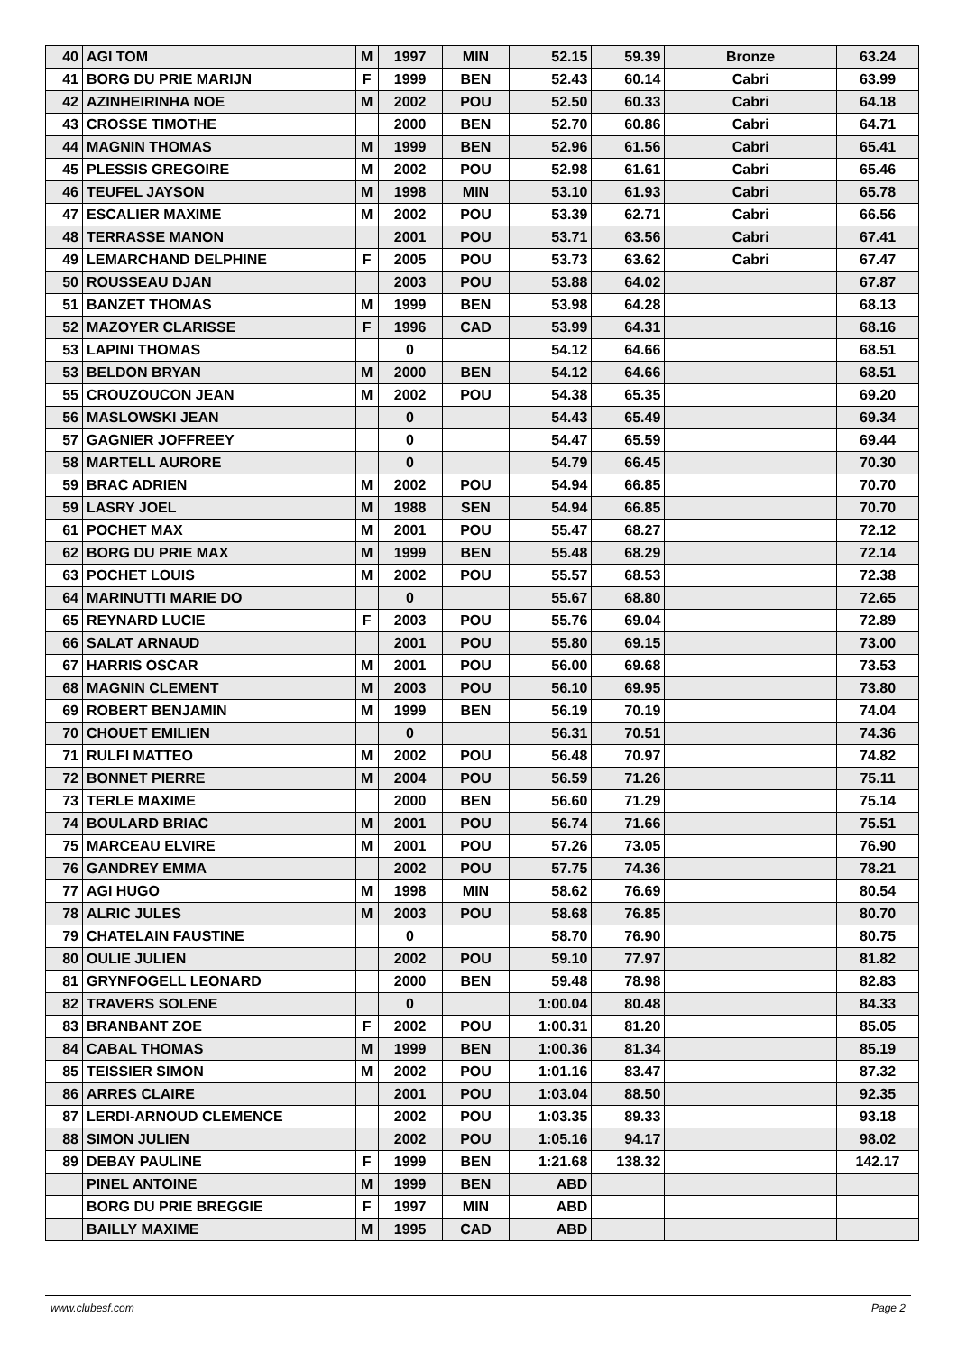| 40 | AGI TOM | M | 1997 | MIN | 52.15 | 59.39 | Bronze | 63.24 |
| 41 | BORG DU PRIE MARIJN | F | 1999 | BEN | 52.43 | 60.14 | Cabri | 63.99 |
| 42 | AZINHEIRINHA NOE | M | 2002 | POU | 52.50 | 60.33 | Cabri | 64.18 |
| 43 | CROSSE TIMOTHE | | 2000 | BEN | 52.70 | 60.86 | Cabri | 64.71 |
| 44 | MAGNIN THOMAS | M | 1999 | BEN | 52.96 | 61.56 | Cabri | 65.41 |
| 45 | PLESSIS GREGOIRE | M | 2002 | POU | 52.98 | 61.61 | Cabri | 65.46 |
| 46 | TEUFEL JAYSON | M | 1998 | MIN | 53.10 | 61.93 | Cabri | 65.78 |
| 47 | ESCALIER MAXIME | M | 2002 | POU | 53.39 | 62.71 | Cabri | 66.56 |
| 48 | TERRASSE MANON | | 2001 | POU | 53.71 | 63.56 | Cabri | 67.41 |
| 49 | LEMARCHAND DELPHINE | F | 2005 | POU | 53.73 | 63.62 | Cabri | 67.47 |
| 50 | ROUSSEAU DJAN | | 2003 | POU | 53.88 | 64.02 | | 67.87 |
| 51 | BANZET THOMAS | M | 1999 | BEN | 53.98 | 64.28 | | 68.13 |
| 52 | MAZOYER CLARISSE | F | 1996 | CAD | 53.99 | 64.31 | | 68.16 |
| 53 | LAPINI THOMAS | | 0 | | 54.12 | 64.66 | | 68.51 |
| 53 | BELDON BRYAN | M | 2000 | BEN | 54.12 | 64.66 | | 68.51 |
| 55 | CROUZOUCON JEAN | M | 2002 | POU | 54.38 | 65.35 | | 69.20 |
| 56 | MASLOWSKI JEAN | | 0 | | 54.43 | 65.49 | | 69.34 |
| 57 | GAGNIER JOFFREEY | | 0 | | 54.47 | 65.59 | | 69.44 |
| 58 | MARTELL AURORE | | 0 | | 54.79 | 66.45 | | 70.30 |
| 59 | BRAC ADRIEN | M | 2002 | POU | 54.94 | 66.85 | | 70.70 |
| 59 | LASRY JOEL | M | 1988 | SEN | 54.94 | 66.85 | | 70.70 |
| 61 | POCHET MAX | M | 2001 | POU | 55.47 | 68.27 | | 72.12 |
| 62 | BORG DU PRIE MAX | M | 1999 | BEN | 55.48 | 68.29 | | 72.14 |
| 63 | POCHET LOUIS | M | 2002 | POU | 55.57 | 68.53 | | 72.38 |
| 64 | MARINUTTI MARIE DO | | 0 | | 55.67 | 68.80 | | 72.65 |
| 65 | REYNARD LUCIE | F | 2003 | POU | 55.76 | 69.04 | | 72.89 |
| 66 | SALAT ARNAUD | | 2001 | POU | 55.80 | 69.15 | | 73.00 |
| 67 | HARRIS OSCAR | M | 2001 | POU | 56.00 | 69.68 | | 73.53 |
| 68 | MAGNIN CLEMENT | M | 2003 | POU | 56.10 | 69.95 | | 73.80 |
| 69 | ROBERT BENJAMIN | M | 1999 | BEN | 56.19 | 70.19 | | 74.04 |
| 70 | CHOUET EMILIEN | | 0 | | 56.31 | 70.51 | | 74.36 |
| 71 | RULFI MATTEO | M | 2002 | POU | 56.48 | 70.97 | | 74.82 |
| 72 | BONNET PIERRE | M | 2004 | POU | 56.59 | 71.26 | | 75.11 |
| 73 | TERLE MAXIME | | 2000 | BEN | 56.60 | 71.29 | | 75.14 |
| 74 | BOULARD BRIAC | M | 2001 | POU | 56.74 | 71.66 | | 75.51 |
| 75 | MARCEAU ELVIRE | M | 2001 | POU | 57.26 | 73.05 | | 76.90 |
| 76 | GANDREY EMMA | | 2002 | POU | 57.75 | 74.36 | | 78.21 |
| 77 | AGI HUGO | M | 1998 | MIN | 58.62 | 76.69 | | 80.54 |
| 78 | ALRIC JULES | M | 2003 | POU | 58.68 | 76.85 | | 80.70 |
| 79 | CHATELAIN FAUSTINE | | 0 | | 58.70 | 76.90 | | 80.75 |
| 80 | OULIE JULIEN | | 2002 | POU | 59.10 | 77.97 | | 81.82 |
| 81 | GRYNFOGELL LEONARD | | 2000 | BEN | 59.48 | 78.98 | | 82.83 |
| 82 | TRAVERS SOLENE | | 0 | | 1:00.04 | 80.48 | | 84.33 |
| 83 | BRANBANT ZOE | F | 2002 | POU | 1:00.31 | 81.20 | | 85.05 |
| 84 | CABAL THOMAS | M | 1999 | BEN | 1:00.36 | 81.34 | | 85.19 |
| 85 | TEISSIER SIMON | M | 2002 | POU | 1:01.16 | 83.47 | | 87.32 |
| 86 | ARRES CLAIRE | | 2001 | POU | 1:03.04 | 88.50 | | 92.35 |
| 87 | LERDI-ARNOUD CLEMENCE | | 2002 | POU | 1:03.35 | 89.33 | | 93.18 |
| 88 | SIMON JULIEN | | 2002 | POU | 1:05.16 | 94.17 | | 98.02 |
| 89 | DEBAY PAULINE | F | 1999 | BEN | 1:21.68 | 138.32 | | 142.17 |
| | PINEL ANTOINE | M | 1999 | BEN | ABD | | | |
| | BORG DU PRIE BREGGIE | F | 1997 | MIN | ABD | | | |
| | BAILLY MAXIME | M | 1995 | CAD | ABD | | | |
www.clubesf.com Page 2